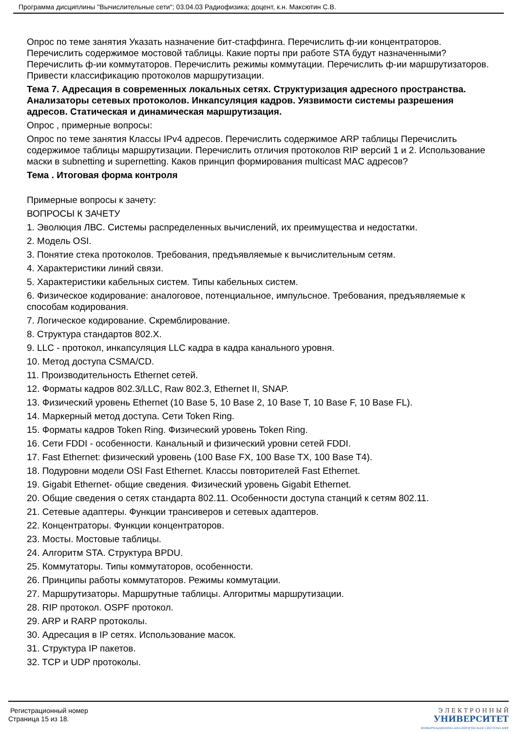Программа дисциплины "Вычислительные сети"; 03.04.03 Радиофизика; доцент, к.н. Максютин С.В.
Опрос по теме занятия Указать назначение бит-стаффинга. Перечислить ф-ии концентраторов. Перечислить содержимое мостовой таблицы. Какие порты при работе STA будут назначенными? Перечислить ф-ии коммутаторов. Перечислить режимы коммутации. Перечислить ф-ии маршрутизаторов. Привести классификацию протоколов маршрутизации.
Тема 7. Адресация в современных локальных сетях. Структуризация адресного пространства. Анализаторы сетевых протоколов. Инкапсуляция кадров. Уязвимости системы разрешения адресов. Статическая и динамическая маршрутизация.
Опрос , примерные вопросы:
Опрос по теме занятия Классы IPv4 адресов. Перечислить содержимое ARP таблицы Перечислить содержимое таблицы маршрутизации. Перечислить отличия протоколов RIP версий 1 и 2. Использование маски в subnetting и supernetting. Каков принцип формирования multicast MAC адресов?
Тема . Итоговая форма контроля
Примерные вопросы к зачету:
ВОПРОСЫ К ЗАЧЕТУ
1. Эволюция ЛВС. Системы распределенных вычислений, их преимущества и недостатки.
2. Модель OSI.
3. Понятие стека протоколов. Требования, предъявляемые к вычислительным сетям.
4. Характеристики линий связи.
5. Характеристики кабельных систем. Типы кабельных систем.
6. Физическое кодирование: аналоговое, потенциальное, импульсное. Требования, предъявляемые к способам кодирования.
7. Логическое кодирование. Скремблирование.
8. Структура стандартов 802.X.
9. LLC - протокол, инкапсуляция LLC кадра в кадра канального уровня.
10. Метод доступа CSMA/CD.
11. Производительность Ethernet сетей.
12. Форматы кадров 802.3/LLC, Raw 802.3, Ethernet II, SNAP.
13. Физический уровень Ethernet (10 Base 5, 10 Base 2, 10 Base T, 10 Base F, 10 Base FL).
14. Маркерный метод доступа. Сети Token Ring.
15. Форматы кадров Token Ring. Физический уровень Token Ring.
16. Сети FDDI - особенности. Канальный и физический уровни сетей FDDI.
17. Fast Ethernet: физический уровень (100 Base FX, 100 Base TX, 100 Base T4).
18. Подуровни модели OSI Fast Ethernet. Классы повторителей Fast Ethernet.
19. Gigabit Ethernet- общие сведения. Физический уровень Gigabit Ethernet.
20. Общие сведения о сетях стандарта 802.11. Особенности доступа станций к сетям 802.11.
21. Сетевые адаптеры. Функции трансиверов и сетевых адаптеров.
22. Концентраторы. Функции концентраторов.
23. Мосты. Мостовые таблицы.
24. Алгоритм STA. Структура BPDU.
25. Коммутаторы. Типы коммутаторов, особенности.
26. Принципы работы коммутаторов. Режимы коммутации.
27. Маршрутизаторы. Маршрутные таблицы. Алгоритмы маршрутизации.
28. RIP протокол. OSPF протокол.
29. ARP и RARP протоколы.
30. Адресация в IP сетях. Использование масок.
31. Структура IP пакетов.
32. TCP и UDP протоколы.
Регистрационный номер
Страница 15 из 18.
Э Л Е К Т Р О Н Н Ы Й
УНИВЕРСИТЕТ
ИНФОРМАЦИОННО-АНАЛИТИЧЕСКАЯ СИСТЕМА КФУ